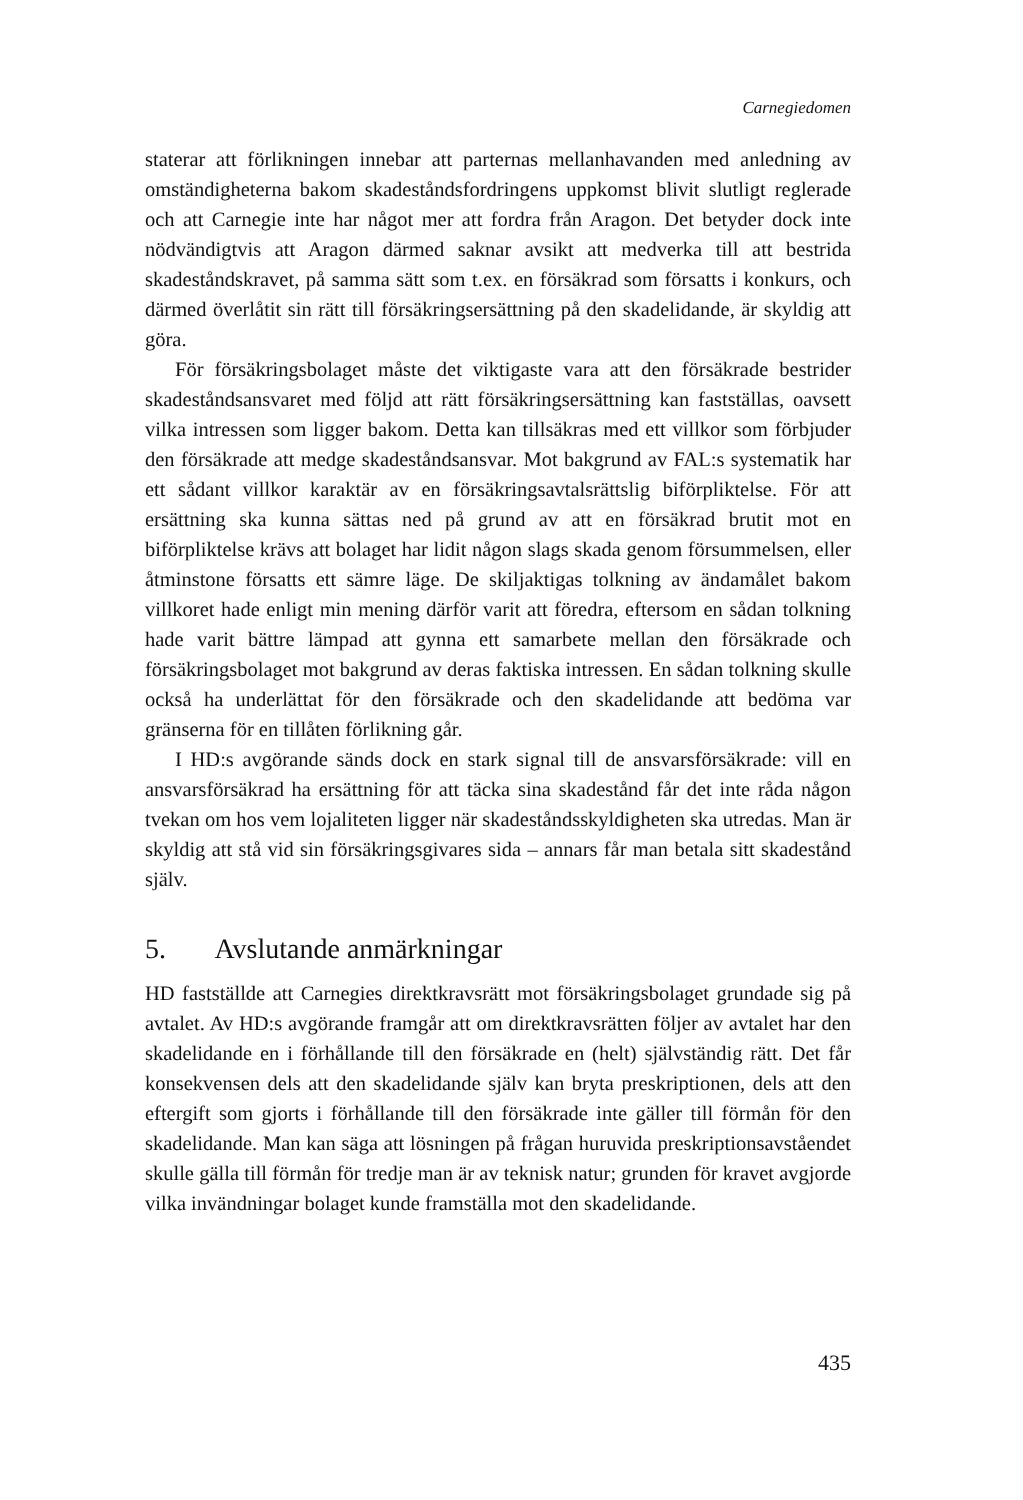Carnegiedomen
staterar att förlikningen innebar att parternas mellanhavanden med anledning av omständigheterna bakom skadeståndsfordringens uppkomst blivit slutligt reglerade och att Carnegie inte har något mer att fordra från Aragon. Det betyder dock inte nödvändigtvis att Aragon därmed saknar avsikt att medverka till att bestrida skadeståndskravet, på samma sätt som t.ex. en försäkrad som försatts i konkurs, och därmed överlåtit sin rätt till försäkringsersättning på den skadelidande, är skyldig att göra.
För försäkringsbolaget måste det viktigaste vara att den försäkrade bestrider skadeståndsansvaret med följd att rätt försäkringsersättning kan fastställas, oavsett vilka intressen som ligger bakom. Detta kan tillsäkras med ett villkor som förbjuder den försäkrade att medge skadeståndsansvar. Mot bakgrund av FAL:s systematik har ett sådant villkor karaktär av en försäkringsavtalsrättslig biförpliktelse. För att ersättning ska kunna sättas ned på grund av att en försäkrad brutit mot en biförpliktelse krävs att bolaget har lidit någon slags skada genom försummelsen, eller åtminstone försatts ett sämre läge. De skiljaktigas tolkning av ändamålet bakom villkoret hade enligt min mening därför varit att föredra, eftersom en sådan tolkning hade varit bättre lämpad att gynna ett samarbete mellan den försäkrade och försäkringsbolaget mot bakgrund av deras faktiska intressen. En sådan tolkning skulle också ha underlättat för den försäkrade och den skadelidande att bedöma var gränserna för en tillåten förlikning går.
I HD:s avgörande sänds dock en stark signal till de ansvarsförsäkrade: vill en ansvarsförsäkrad ha ersättning för att täcka sina skadestånd får det inte råda någon tvekan om hos vem lojaliteten ligger när skadeståndsskyldigheten ska utredas. Man är skyldig att stå vid sin försäkringsgivares sida – annars får man betala sitt skadestånd själv.
5. Avslutande anmärkningar
HD fastställde att Carnegies direktkravsrätt mot försäkringsbolaget grundade sig på avtalet. Av HD:s avgörande framgår att om direktkravsrätten följer av avtalet har den skadelidande en i förhållande till den försäkrade en (helt) självständig rätt. Det får konsekvensen dels att den skadelidande själv kan bryta preskriptionen, dels att den eftergift som gjorts i förhållande till den försäkrade inte gäller till förmån för den skadelidande. Man kan säga att lösningen på frågan huruvida preskriptionsavståendet skulle gälla till förmån för tredje man är av teknisk natur; grunden för kravet avgjorde vilka invändningar bolaget kunde framställa mot den skadelidande.
435